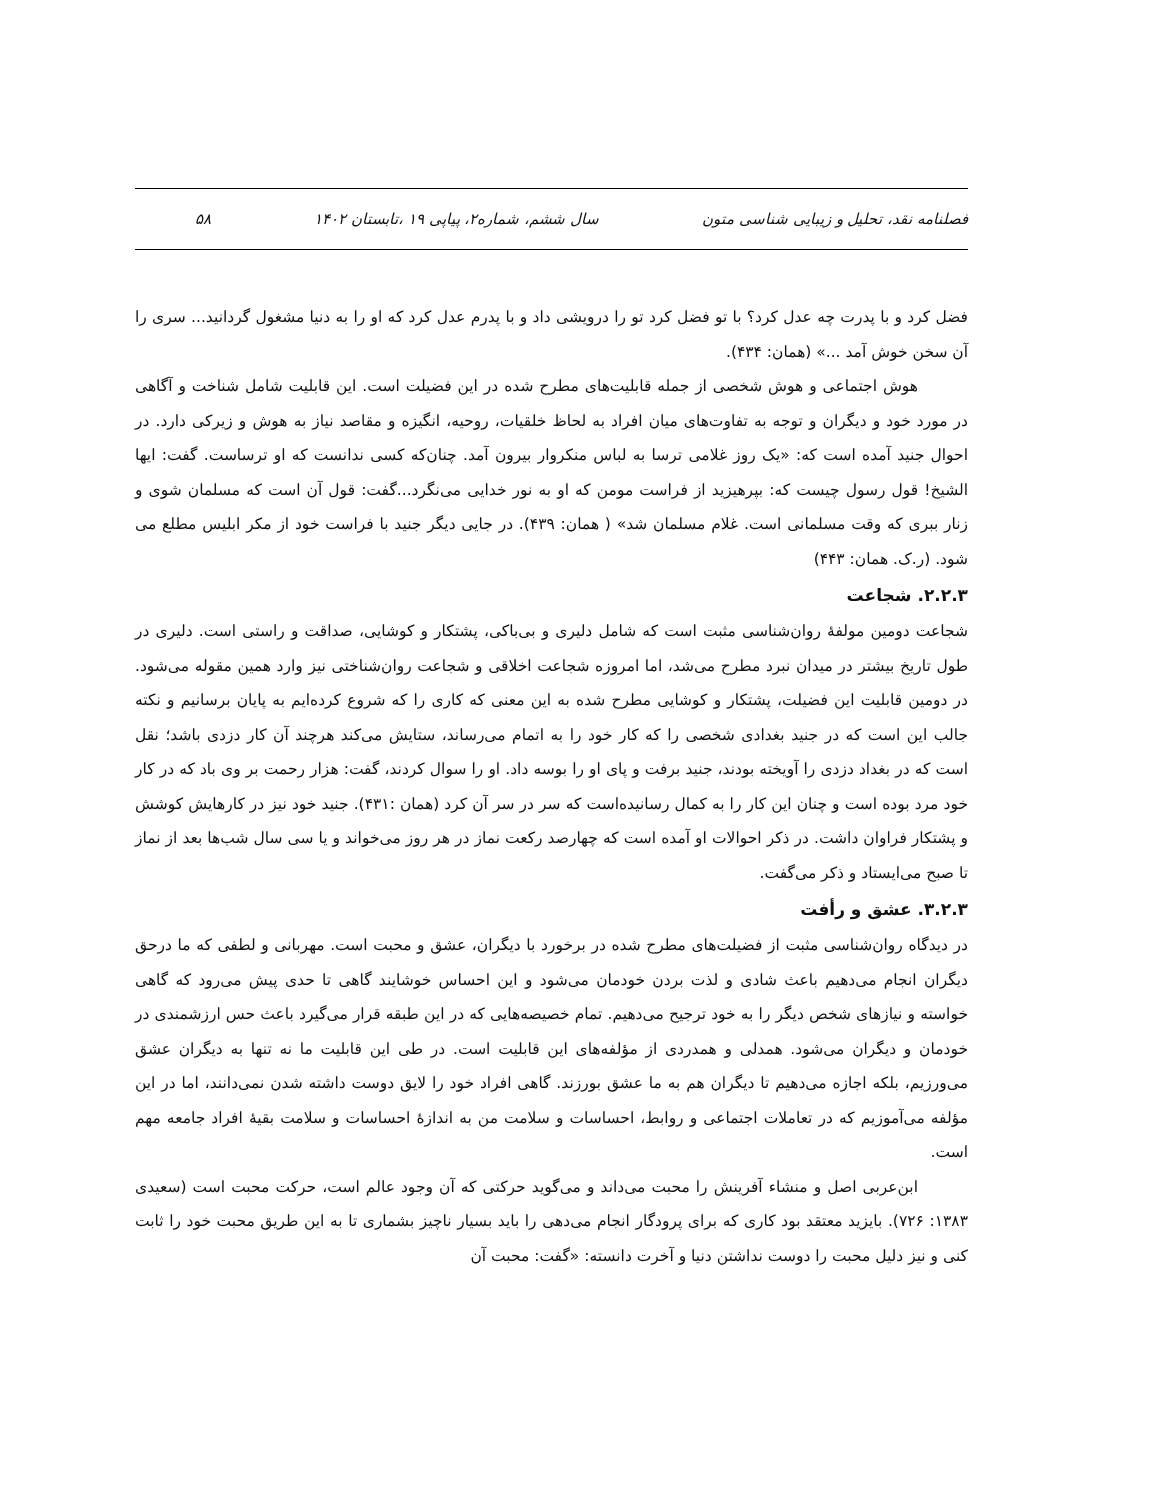فصلنامه نقد، تحلیل و زیبایی شناسی متون سال ششم، شماره۲، پیاپی ۱۹ ،تابستان ۱۴۰۲ ۵۸
فضل کرد و با پدرت چه عدل کرد؟ با تو فضل کرد تو را درویشی داد و با پدرم عدل کرد که او را به دنیا مشغول گردانید... سری را آن سخن خوش آمد ...» (همان: ۴۳۴).
هوش اجتماعی و هوش شخصی از جمله قابلیت‌های مطرح شده در این فضیلت است. این قابلیت شامل شناخت و آگاهی در مورد خود و دیگران و توجه به تفاوت‌های میان افراد به لحاظ خلقیات، روحیه، انگیزه و مقاصد نیاز به هوش و زیرکی دارد. در احوال جنید آمده است که: «یک روز غلامی ترسا به لباس منکروار بیرون آمد. چنان‌که کسی ندانست که او ترساست. گفت: ایها الشیخ! قول رسول چیست که: بپرهیزید از فراست مومن که او به نور خدایی می‌نگرد...گفت: قول آن است که مسلمان شوی و زنار ببری که وقت مسلمانی است. غلام مسلمان شد» ( همان: ۴۳۹). در جایی دیگر جنید با فراست خود از مکر ابلیس مطلع می شود. (ر.ک. همان: ۴۴۳)
۲.۲.۳. شجاعت
شجاعت دومین مولفۀ روان‌شناسی مثبت است که شامل دلیری و بی‌باکی، پشتکار و کوشایی، صداقت و راستی است. دلیری در طول تاریخ بیشتر در میدان نبرد مطرح می‌شد، اما امروزه شجاعت اخلاقی و شجاعت روان‌شناختی نیز وارد همین مقوله می‌شود. در دومین قابلیت این فضیلت، پشتکار و کوشایی مطرح شده به این معنی که کاری را که شروع کرده‌ایم به پایان برسانیم و نکته جالب این است که در جنید بغدادی شخصی را که کار خود را به اتمام می‌رساند، ستایش می‌کند هرچند آن کار دزدی باشد؛ نقل است که در بغداد دزدی را آویخته بودند، جنید برفت و پای او را بوسه داد. او را سوال کردند، گفت: هزار رحمت بر وی باد که در کار خود مرد بوده است و چنان این کار را به کمال رسانیده‌است که سر در سر آن کرد (همان :۴۳۱). جنید خود نیز در کارهایش کوشش و پشتکار فراوان داشت. در ذکر احوالات او آمده است که چهارصد رکعت نماز در هر روز می‌خواند و یا سی سال شب‌ها بعد از نماز تا صبح می‌ایستاد و ذکر می‌گفت.
۳.۲.۳. عشق و رأفت
در دیدگاه روان‌شناسی مثبت از فضیلت‌های مطرح شده در برخورد با دیگران، عشق و محبت است. مهربانی و لطفی که ما درحق دیگران انجام می‌دهیم باعث شادی و لذت بردن خودمان می‌شود و این احساس خوشایند گاهی تا حدی پیش می‌رود که گاهی خواسته و نیازهای شخص دیگر را به خود ترجیح می‌دهیم. تمام خصیصه‌هایی که در این طبقه قرار می‌گیرد باعث حس ارزشمندی در خودمان و دیگران می‌شود. همدلی و همدردی از مؤلفه‌های این قابلیت است. در طی این قابلیت ما نه تنها به دیگران عشق می‌ورزیم، بلکه اجازه می‌دهیم تا دیگران هم به ما عشق بورزند. گاهی افراد خود را لایق دوست داشته شدن نمی‌دانند، اما در این مؤلفه می‌آموزیم که در تعاملات اجتماعی و روابط، احساسات و سلامت من به اندازۀ احساسات و سلامت بقیۀ افراد جامعه مهم است.
ابن‌عربی اصل و منشاء آفرینش را محبت می‌داند و می‌گوید حرکتی که آن وجود عالم است، حرکت محبت است (سعیدی ۱۳۸۳: ۷۲۶). بایزید معتقد بود کاری که برای پرودگار انجام می‌دهی را باید بسیار ناچیز بشماری تا به این طریق محبت خود را ثابت کنی و نیز دلیل محبت را دوست نداشتن دنیا و آخرت دانسته: «گفت: محبت آن